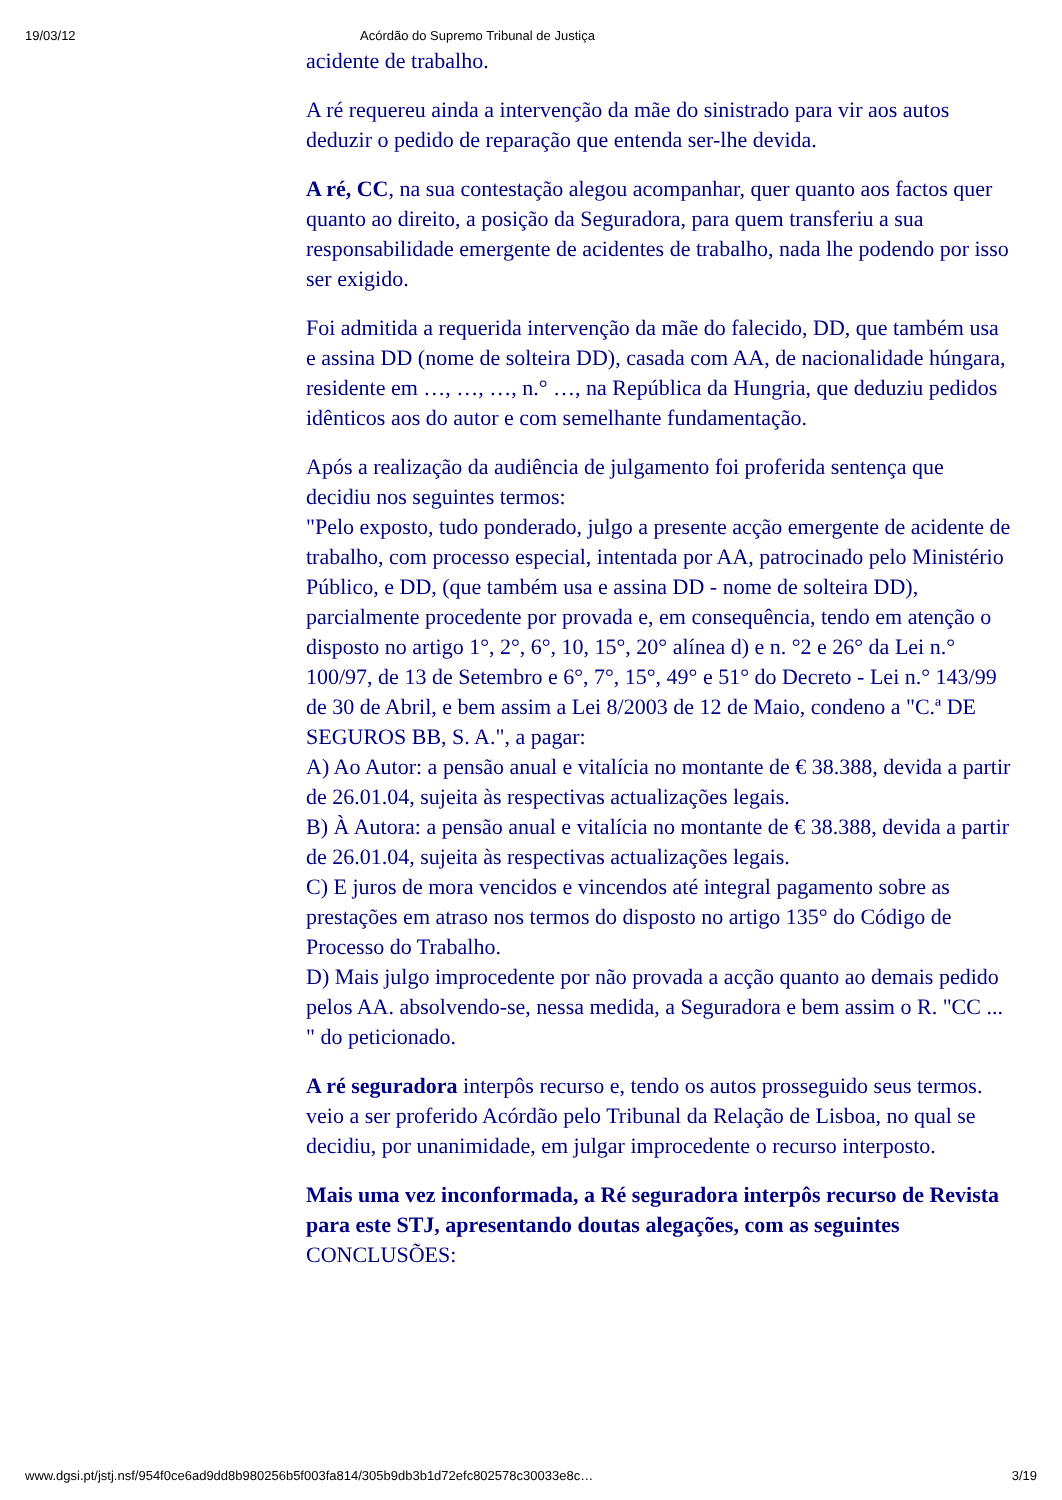19/03/12 Acórdão do Supremo Tribunal de Justiça
acidente de trabalho.
A ré requereu ainda a intervenção da mãe do sinistrado para vir aos autos deduzir o pedido de reparação que entenda ser-lhe devida.
A ré, CC, na sua contestação alegou acompanhar, quer quanto aos factos quer quanto ao direito, a posição da Seguradora, para quem transferiu a sua responsabilidade emergente de acidentes de trabalho, nada lhe podendo por isso ser exigido.
Foi admitida a requerida intervenção da mãe do falecido, DD, que também usa e assina DD (nome de solteira DD), casada com AA, de nacionalidade húngara, residente em …, …, …, n.° …, na República da Hungria, que deduziu pedidos idênticos aos do autor e com semelhante fundamentação.
Após a realização da audiência de julgamento foi proferida sentença que decidiu nos seguintes termos:
"Pelo exposto, tudo ponderado, julgo a presente acção emergente de acidente de trabalho, com processo especial, intentada por AA, patrocinado pelo Ministério Público, e DD, (que também usa e assina DD - nome de solteira DD), parcialmente procedente por provada e, em consequência, tendo em atenção o disposto no artigo 1°, 2°, 6°, 10, 15°, 20° alínea d) e n. °2 e 26° da Lei n.° 100/97, de 13 de Setembro e 6°, 7°, 15°, 49° e 51° do Decreto - Lei n.° 143/99 de 30 de Abril, e bem assim a Lei 8/2003 de 12 de Maio, condeno a "C.ª DE SEGUROS BB, S. A.", a pagar:
A) Ao Autor: a pensão anual e vitalícia no montante de € 38.388, devida a partir de 26.01.04, sujeita às respectivas actualizações legais.
B) À Autora: a pensão anual e vitalícia no montante de € 38.388, devida a partir de 26.01.04, sujeita às respectivas actualizações legais.
C) E juros de mora vencidos e vincendos até integral pagamento sobre as prestações em atraso nos termos do disposto no artigo 135° do Código de Processo do Trabalho.
D) Mais julgo improcedente por não provada a acção quanto ao demais pedido pelos AA. absolvendo-se, nessa medida, a Seguradora e bem assim o R. "CC ... " do peticionado.
A ré seguradora interpôs recurso e, tendo os autos prosseguido seus termos. veio a ser proferido Acórdão pelo Tribunal da Relação de Lisboa, no qual se decidiu, por unanimidade, em julgar improcedente o recurso interposto.
Mais uma vez inconformada, a Ré seguradora interpôs recurso de Revista para este STJ, apresentando doutas alegações, com as seguintes CONCLUSÕES:
www.dgsi.pt/jstj.nsf/954f0ce6ad9dd8b980256b5f003fa814/305b9db3b1d72efc802578c30033e8c… 3/19